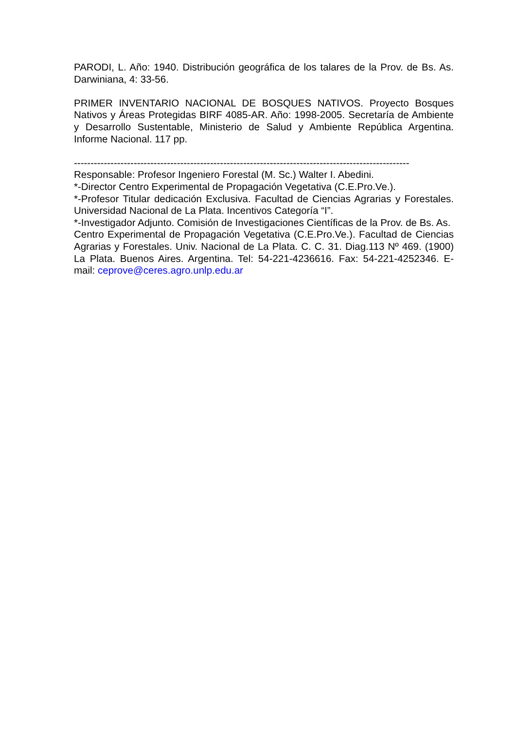PARODI, L. Año: 1940. Distribución geográfica de los talares de la Prov. de Bs. As. Darwiniana, 4: 33-56.
PRIMER INVENTARIO NACIONAL DE BOSQUES NATIVOS. Proyecto Bosques Nativos y Áreas Protegidas BIRF 4085-AR. Año: 1998-2005. Secretaría de Ambiente y Desarrollo Sustentable, Ministerio de Salud y Ambiente República Argentina. Informe Nacional. 117 pp.
-----------------------------------------------------------------------------------------------------
Responsable: Profesor Ingeniero Forestal (M. Sc.) Walter I. Abedini.
*-Director Centro Experimental de Propagación Vegetativa (C.E.Pro.Ve.).
*-Profesor Titular dedicación Exclusiva. Facultad de Ciencias Agrarias y Forestales. Universidad Nacional de La Plata. Incentivos Categoría “I”.
*-Investigador Adjunto. Comisión de Investigaciones Científicas de la Prov. de Bs. As.
Centro Experimental de Propagación Vegetativa (C.E.Pro.Ve.). Facultad de Ciencias Agrarias y Forestales. Univ. Nacional de La Plata. C. C. 31. Diag.113 Nº 469. (1900) La Plata. Buenos Aires. Argentina. Tel: 54-221-4236616. Fax: 54-221-4252346. E-mail: ceprove@ceres.agro.unlp.edu.ar